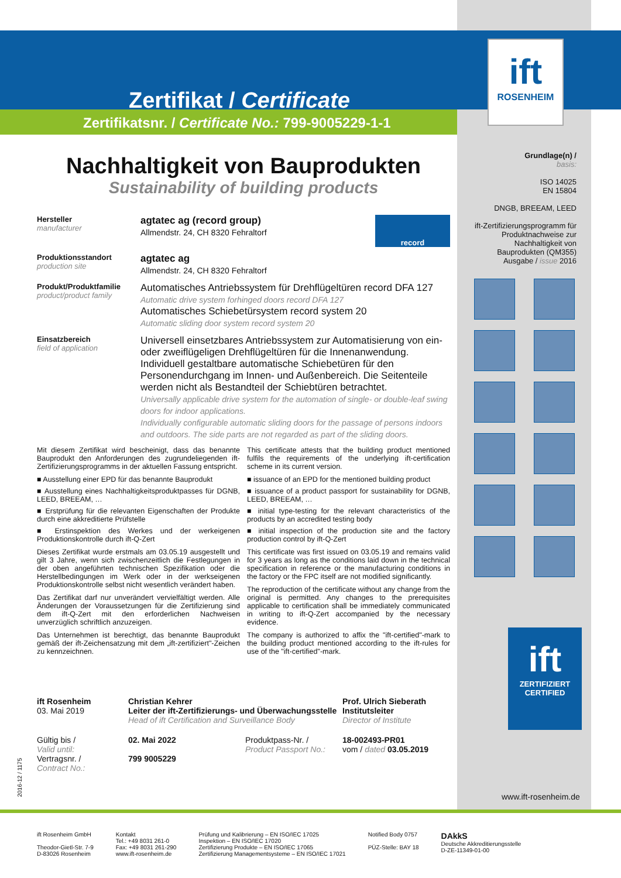Zertifikat / Certificate
Zertifikatsnr. / Certificate No.: 799-9005229-1-1
ift
ROSENHEIM
Nachhaltigkeit von Bauprodukten
Sustainability of building products
Hersteller
manufacturer
agtatec ag (record group)
Allmendstr. 24, CH 8320 Fehraltorf
record
Produktionsstandort
production site
agtatec ag
Allmendstr. 24, CH 8320 Fehraltorf
Produkt/Produktfamilie
product/product family
Automatisches Antriebssystem für Drehflügeltüren record DFA 127
Automatic drive system forhinged doors record DFA 127
Automatisches Schiebetürsystem record system 20
Automatic sliding door system record system 20
Einsatzbereich
field of application
Universell einsetzbares Antriebssystem zur Automatisierung von ein- oder zweiflügeligen Drehflügeltüren für die Innenanwendung.
Individuell gestaltbare automatische Schiebetüren für den Personendurchgang im Innen- und Außenbereich. Die Seitenteile werden nicht als Bestandteil der Schiebtüren betrachtet.
Universally applicable drive system for the automation of single- or double-leaf swing doors for indoor applications.
Individually configurable automatic sliding doors for the passage of persons indoors and outdoors. The side parts are not regarded as part of the sliding doors.
Mit diesem Zertifikat wird bescheinigt, dass das benannte Bauprodukt den Anforderungen des zugrundeliegenden ift-Zertifizierungsprogramms in der aktuellen Fassung entspricht.
■ Ausstellung einer EPD für das benannte Bauprodukt
■ Ausstellung eines Nachhaltigkeitsproduktpasses für DGNB, LEED, BREEAM, …
■ Erstprüfung für die relevanten Eigenschaften der Produkte durch eine akkreditierte Prüfstelle
■ Erstinspektion des Werkes und der werkeigenen Produktionskontrolle durch ift-Q-Zert
Dieses Zertifikat wurde erstmals am 03.05.19 ausgestellt und gilt 3 Jahre, wenn sich zwischenzeitlich die Festlegungen in der oben angeführten technischen Spezifikation oder die Herstellbedingungen im Werk oder in der werkseigenen Produktionskontrolle selbst nicht wesentlich verändert haben.
Das Zertifikat darf nur unverändert vervielfältigt werden. Alle Änderungen der Voraussetzungen für die Zertifizierung sind dem ift-Q-Zert mit den erforderlichen Nachweisen unverzüglich schriftlich anzuzeigen.
Das Unternehmen ist berechtigt, das benannte Bauprodukt gemäß der ift-Zeichensatzung mit dem „ift-zertifiziert"-Zeichen zu kennzeichnen.
This certificate attests that the building product mentioned fulfils the requirements of the underlying ift-certification scheme in its current version.
■ issuance of an EPD for the mentioned building product
■ issuance of a product passport for sustainability for DGNB, LEED, BREEAM, …
■ initial type-testing for the relevant characteristics of the products by an accredited testing body
■ initial inspection of the production site and the factory production control by ift-Q-Zert
This certificate was first issued on 03.05.19 and remains valid for 3 years as long as the conditions laid down in the technical specification in reference or the manufacturing conditions in the factory or the FPC itself are not modified significantly.
The reproduction of the certificate without any change from the original is permitted. Any changes to the prerequisites applicable to certification shall be immediately communicated in writing to ift-Q-Zert accompanied by the necessary evidence.
The company is authorized to affix the "ift-certified"-mark to the building product mentioned according to the ift-rules for use of the "ift-certified"-mark.
ift Rosenheim
03. Mai 2019
Christian Kehrer
Leiter der ift-Zertifizierungs- und Überwachungsstelle
Head of ift Certification and Surveillance Body
Prof. Ulrich Sieberath
Institutsleiter
Director of Institute
Gültig bis /
Valid until:
02. Mai 2022 Produktpass-Nr. /
Product Passport No.:
18-002493-PR01
vom / dated 03.05.2019
Vertragsnr. /
Contract No.:
799 9005229
Grundlage(n) /
basis:
ISO 14025
EN 15804
DNGB, BREEAM, LEED
ift-Zertifizierungsprogramm für Produktnachweise zur Nachhaltigkeit von Bauprodukten (QM355)
Ausgabe / issue 2016
ift
ZERTIFIZIERT
CERTIFIED
www.ift-rosenheim.de
2016-12 / 1175
ift Rosenheim GmbH
Theodor-Gietl-Str. 7-9
D-83026 Rosenheim
Kontakt
Tel.: +49 8031 261-0
Fax: +49 8031 261-290
www.ift-rosenheim.de
Prüfung und Kalibrierung – EN ISO/IEC 17025
Inspektion – EN ISO/IEC 17020
Zertifizierung Produkte – EN ISO/IEC 17065
Zertifizierung Managementsysteme – EN ISO/IEC 17021
Notified Body 0757
PÜZ-Stelle: BAY 18
DAkkS
Deutsche Akkreditierungsstelle
D-ZE-11349-01-00